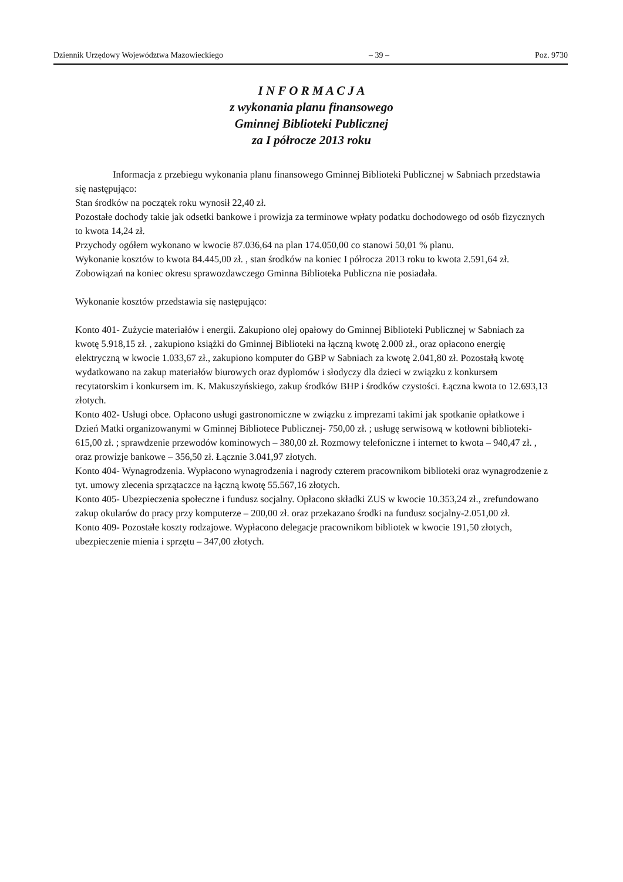Dziennik Urzędowy Województwa Mazowieckiego – 39 – Poz. 9730
I N F O R M A C J A
z wykonania planu finansowego
Gminnej Biblioteki Publicznej
za I półrocze 2013 roku
Informacja z przebiegu wykonania planu finansowego Gminnej Biblioteki Publicznej w Sabniach przedstawia się następująco:
Stan środków na początek roku wynosił 22,40 zł.
Pozostałe dochody takie jak odsetki bankowe i prowizja za terminowe wpłaty podatku dochodowego od osób fizycznych to kwota 14,24 zł.
Przychody ogółem wykonano w kwocie 87.036,64 na plan 174.050,00 co stanowi 50,01 % planu.
Wykonanie kosztów to kwota 84.445,00 zł. , stan środków na koniec I półrocza 2013 roku to kwota 2.591,64 zł. Zobowiązań na koniec okresu sprawozdawczego Gminna Biblioteka Publiczna nie posiadała.
Wykonanie kosztów przedstawia się następująco:
Konto 401- Zużycie materiałów i energii. Zakupiono olej opałowy do Gminnej Biblioteki Publicznej w Sabniach za kwotę 5.918,15 zł. , zakupiono książki do Gminnej Biblioteki na łączną kwotę 2.000 zł., oraz opłacono energię elektryczną w kwocie 1.033,67 zł., zakupiono komputer do GBP w Sabniach za kwotę 2.041,80 zł. Pozostałą kwotę wydatkowano na zakup materiałów biurowych oraz dyplomów i słodyczy dla dzieci w związku z konkursem recytatorskim i konkursem im. K. Makuszyńskiego, zakup środków BHP i środków czystości. Łączna kwota to 12.693,13 złotych.
Konto 402- Usługi obce. Opłacono usługi gastronomiczne w związku z imprezami takimi jak spotkanie opłatkowe i Dzień Matki organizowanymi w Gminnej Bibliotece Publicznej- 750,00 zł. ; usługę serwisową w kotłowni biblioteki- 615,00 zł. ; sprawdzenie przewodów kominowych – 380,00 zł. Rozmowy telefoniczne i internet to kwota – 940,47 zł. , oraz prowizje bankowe – 356,50 zł. Łącznie 3.041,97 złotych.
Konto 404- Wynagrodzenia. Wypłacono wynagrodzenia i nagrody czterem pracownikom biblioteki oraz wynagrodzenie z tyt. umowy zlecenia sprzątaczce na łączną kwotę 55.567,16 złotych.
Konto 405- Ubezpieczenia społeczne i fundusz socjalny. Opłacono składki ZUS w kwocie 10.353,24 zł., zrefundowano zakup okularów do pracy przy komputerze – 200,00 zł. oraz przekazano środki na fundusz socjalny-2.051,00 zł.
Konto 409- Pozostałe koszty rodzajowe. Wypłacono delegacje pracownikom bibliotek w kwocie 191,50 złotych, ubezpieczenie mienia i sprzętu – 347,00 złotych.